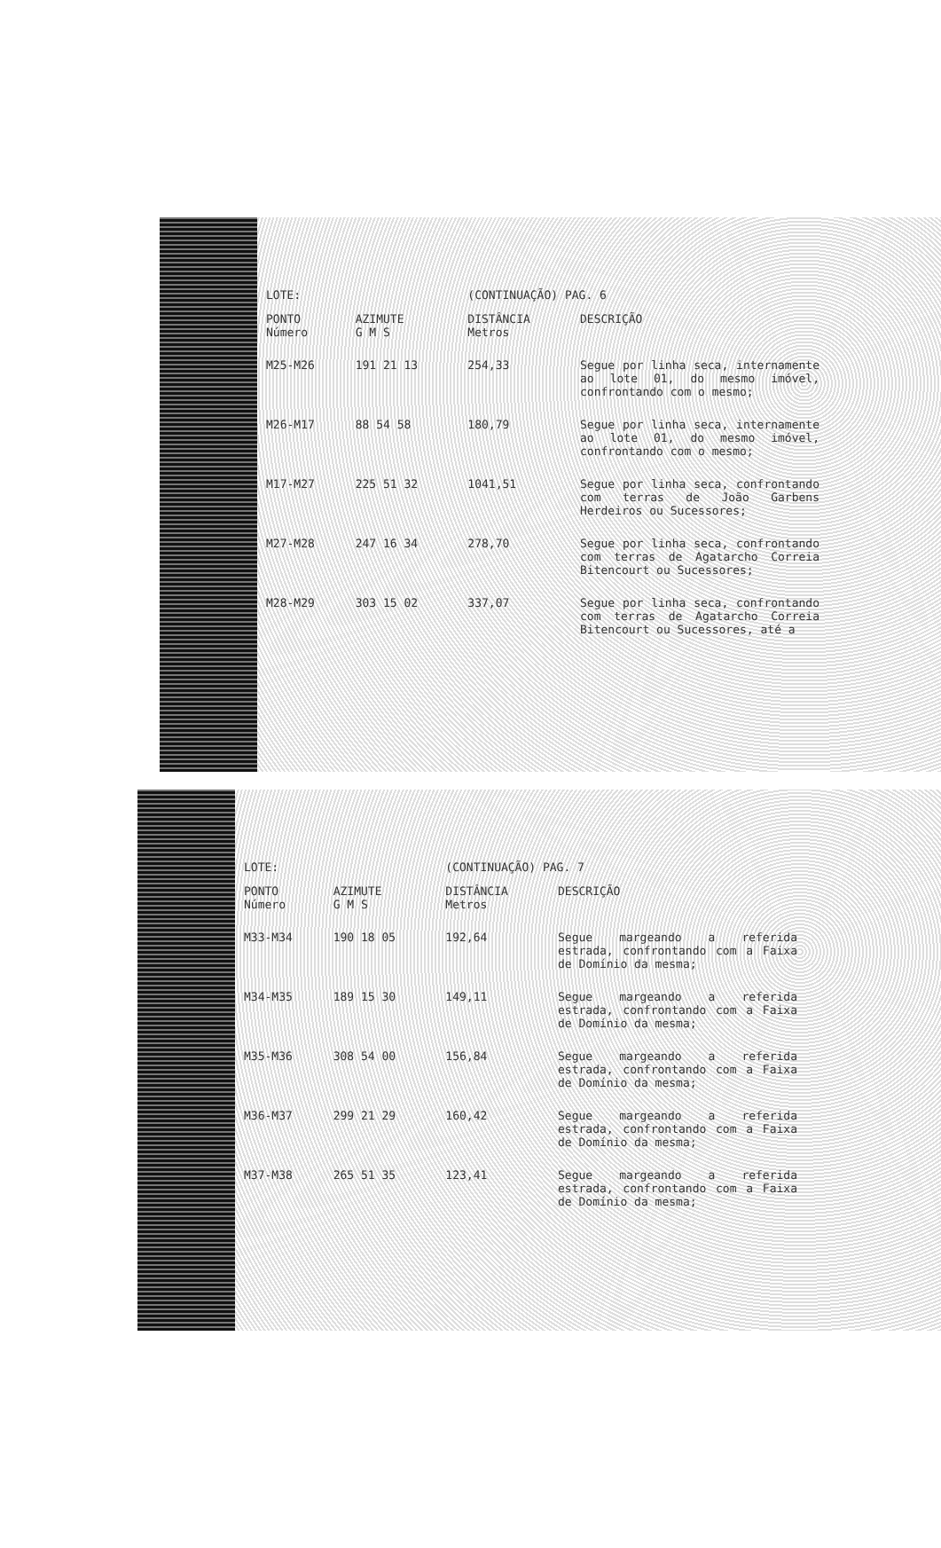| LOTE: | | (CONTINUAÇÃO) PAG. 6 | |
| PONTO Número | AZIMUTE G M S | DISTÂNCIA Metros | DESCRIÇÃO |
| M25-M26 | 191 21 13 | 254,33 | Segue por linha seca, internamente ao lote 01, do mesmo imóvel, confrontando com o mesmo; |
| M26-M17 | 88 54 58 | 180,79 | Segue por linha seca, internamente ao lote 01, do mesmo imóvel, confrontando com o mesmo; |
| M17-M27 | 225 51 32 | 1041,51 | Segue por linha seca, confrontando com terras de João Garbens Herdeiros ou Sucessores; |
| M27-M28 | 247 16 34 | 278,70 | Segue por linha seca, confrontando com terras de Agatarcho Correia Bitencourt ou Sucessores; |
| M28-M29 | 303 15 02 | 337,07 | Segue por linha seca, confrontando com terras de Agatarcho Correia Bitencourt ou Sucessores, até a |
| LOTE: | | (CONTINUAÇÃO) PAG. 7 | |
| PONTO Número | AZIMUTE G M S | DISTÂNCIA Metros | DESCRIÇÃO |
| M33-M34 | 190 18 05 | 192,64 | Segue margeando a referida estrada, confrontando com a Faixa de Domínio da mesma; |
| M34-M35 | 189 15 30 | 149,11 | Segue margeando a referida estrada, confrontando com a Faixa de Domínio da mesma; |
| M35-M36 | 308 54 00 | 156,84 | Segue margeando a referida estrada, confrontando com a Faixa de Domínio da mesma; |
| M36-M37 | 299 21 29 | 160,42 | Segue margeando a referida estrada, confrontando com a Faixa de Domínio da mesma; |
| M37-M38 | 265 51 35 | 123,41 | Segue margeando a referida estrada, confrontando com a Faixa de Domínio da mesma; |